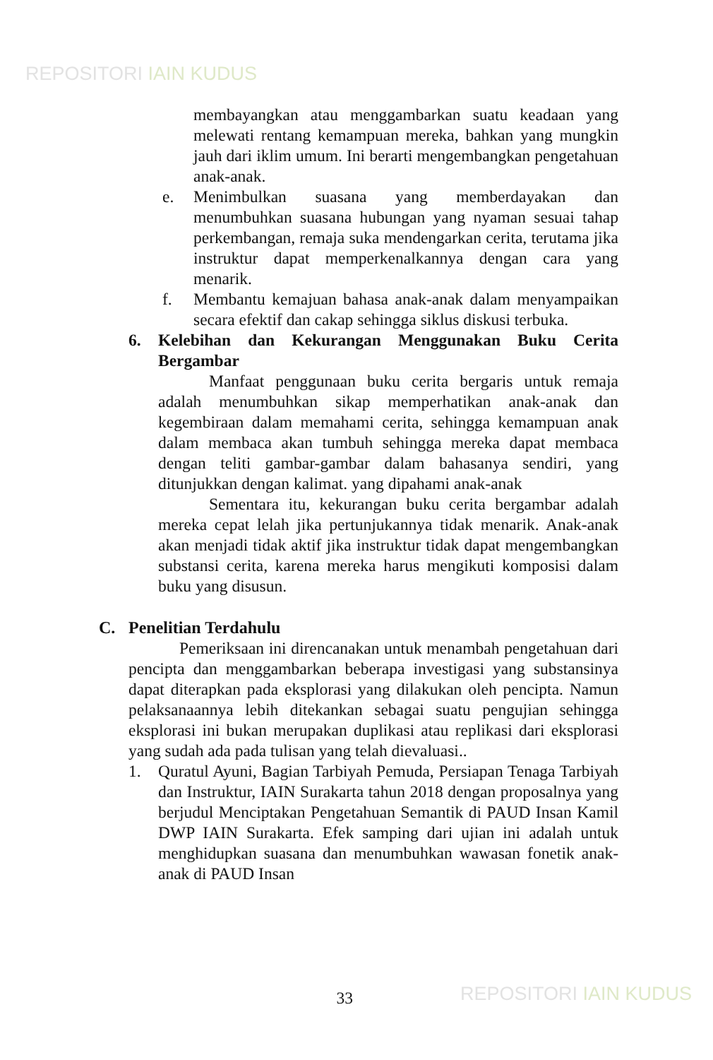REPOSITORI IAIN KUDUS
membayangkan atau menggambarkan suatu keadaan yang melewati rentang kemampuan mereka, bahkan yang mungkin jauh dari iklim umum. Ini berarti mengembangkan pengetahuan anak-anak.
e. Menimbulkan suasana yang memberdayakan dan menumbuhkan suasana hubungan yang nyaman sesuai tahap perkembangan, remaja suka mendengarkan cerita, terutama jika instruktur dapat memperkenalkannya dengan cara yang menarik.
f. Membantu kemajuan bahasa anak-anak dalam menyampaikan secara efektif dan cakap sehingga siklus diskusi terbuka.
6. Kelebihan dan Kekurangan Menggunakan Buku Cerita Bergambar
Manfaat penggunaan buku cerita bergaris untuk remaja adalah menumbuhkan sikap memperhatikan anak-anak dan kegembiraan dalam memahami cerita, sehingga kemampuan anak dalam membaca akan tumbuh sehingga mereka dapat membaca dengan teliti gambar-gambar dalam bahasanya sendiri, yang ditunjukkan dengan kalimat. yang dipahami anak-anak
Sementara itu, kekurangan buku cerita bergambar adalah mereka cepat lelah jika pertunjukannya tidak menarik. Anak-anak akan menjadi tidak aktif jika instruktur tidak dapat mengembangkan substansi cerita, karena mereka harus mengikuti komposisi dalam buku yang disusun.
C. Penelitian Terdahulu
Pemeriksaan ini direncanakan untuk menambah pengetahuan dari pencipta dan menggambarkan beberapa investigasi yang substansinya dapat diterapkan pada eksplorasi yang dilakukan oleh pencipta. Namun pelaksanaannya lebih ditekankan sebagai suatu pengujian sehingga eksplorasi ini bukan merupakan duplikasi atau replikasi dari eksplorasi yang sudah ada pada tulisan yang telah dievaluasi..
1. Quratul Ayuni, Bagian Tarbiyah Pemuda, Persiapan Tenaga Tarbiyah dan Instruktur, IAIN Surakarta tahun 2018 dengan proposalnya yang berjudul Menciptakan Pengetahuan Semantik di PAUD Insan Kamil DWP IAIN Surakarta. Efek samping dari ujian ini adalah untuk menghidupkan suasana dan menumbuhkan wawasan fonetik anak-anak di PAUD Insan
33
REPOSITORI IAIN KUDUS